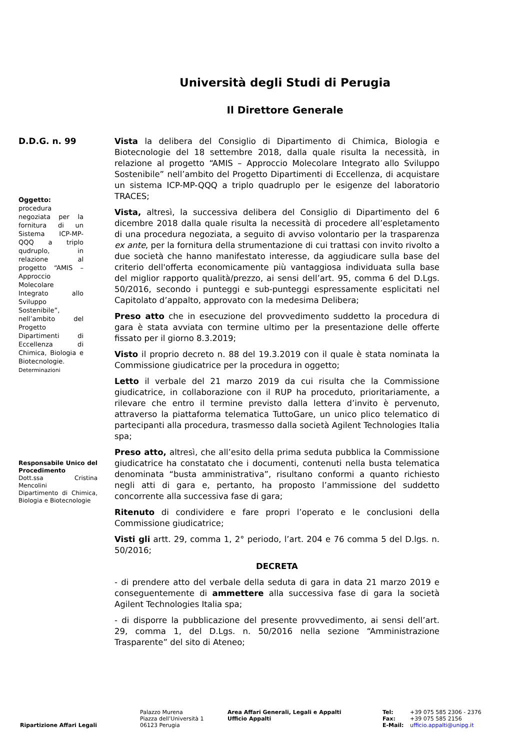Università degli Studi di Perugia
Il Direttore Generale
D.D.G. n. 99
Oggetto:
procedura negoziata per la fornitura di un Sistema ICP-MP-QQQ a triplo qudruplo, in relazione al progetto “AMIS – Approccio Molecolare Integrato allo Sviluppo Sostenibile”, nell’ambito del Progetto Dipartimenti di Eccellenza di Chimica, Biologia e Biotecnologie. Determinazioni
Responsabile Unico del Procedimento
Dott.ssa Cristina Mencolini
Dipartimento di Chimica, Biologia e Biotecnologie
Vista la delibera del Consiglio di Dipartimento di Chimica, Biologia e Biotecnologie del 18 settembre 2018, dalla quale risulta la necessità, in relazione al progetto “AMIS – Approccio Molecolare Integrato allo Sviluppo Sostenibile” nell’ambito del Progetto Dipartimenti di Eccellenza, di acquistare un sistema ICP-MP-QQQ a triplo quadruplo per le esigenze del laboratorio TRACES;
Vista, altresì, la successiva delibera del Consiglio di Dipartimento del 6 dicembre 2018 dalla quale risulta la necessità di procedere all’espletamento di una procedura negoziata, a seguito di avviso volontario per la trasparenza ex ante, per la fornitura della strumentazione di cui trattasi con invito rivolto a due società che hanno manifestato interesse, da aggiudicare sulla base del criterio dell'offerta economicamente più vantaggiosa individuata sulla base del miglior rapporto qualità/prezzo, ai sensi dell’art. 95, comma 6 del D.Lgs. 50/2016, secondo i punteggi e sub-punteggi espressamente esplicitati nel Capitolato d’appalto, approvato con la medesima Delibera;
Preso atto che in esecuzione del provvedimento suddetto la procedura di gara è stata avviata con termine ultimo per la presentazione delle offerte fissato per il giorno 8.3.2019;
Visto il proprio decreto n. 88 del 19.3.2019 con il quale è stata nominata la Commissione giudicatrice per la procedura in oggetto;
Letto il verbale del 21 marzo 2019 da cui risulta che la Commissione giudicatrice, in collaborazione con il RUP ha proceduto, prioritariamente, a rilevare che entro il termine previsto dalla lettera d’invito è pervenuto, attraverso la piattaforma telematica TuttoGare, un unico plico telematico di partecipanti alla procedura, trasmesso dalla società Agilent Technologies Italia spa;
Preso atto, altresì, che all’esito della prima seduta pubblica la Commissione giudicatrice ha constatato che i documenti, contenuti nella busta telematica denominata “busta amministrativa”, risultano conformi a quanto richiesto negli atti di gara e, pertanto, ha proposto l’ammissione del suddetto concorrente alla successiva fase di gara;
Ritenuto di condividere e fare propri l’operato e le conclusioni della Commissione giudicatrice;
Visti gli artt. 29, comma 1, 2° periodo, l’art. 204 e 76 comma 5 del D.lgs. n. 50/2016;
DECRETA
- di prendere atto del verbale della seduta di gara in data 21 marzo 2019 e conseguentemente di ammettere alla successiva fase di gara la società Agilent Technologies Italia spa;
- di disporre la pubblicazione del presente provvedimento, ai sensi dell’art. 29, comma 1, del D.Lgs. n. 50/2016 nella sezione “Amministrazione Trasparente” del sito di Ateneo;
Ripartizione Affari Legali
Palazzo Murena
Piazza dell’Università 1
06123 Perugia
Area Affari Generali, Legali e Appalti
Ufficio Appalti
Tel:
Fax:
E-Mail:
+39 075 585 2306 - 2376
+39 075 585 2156
ufficio.appalti@unipg.it